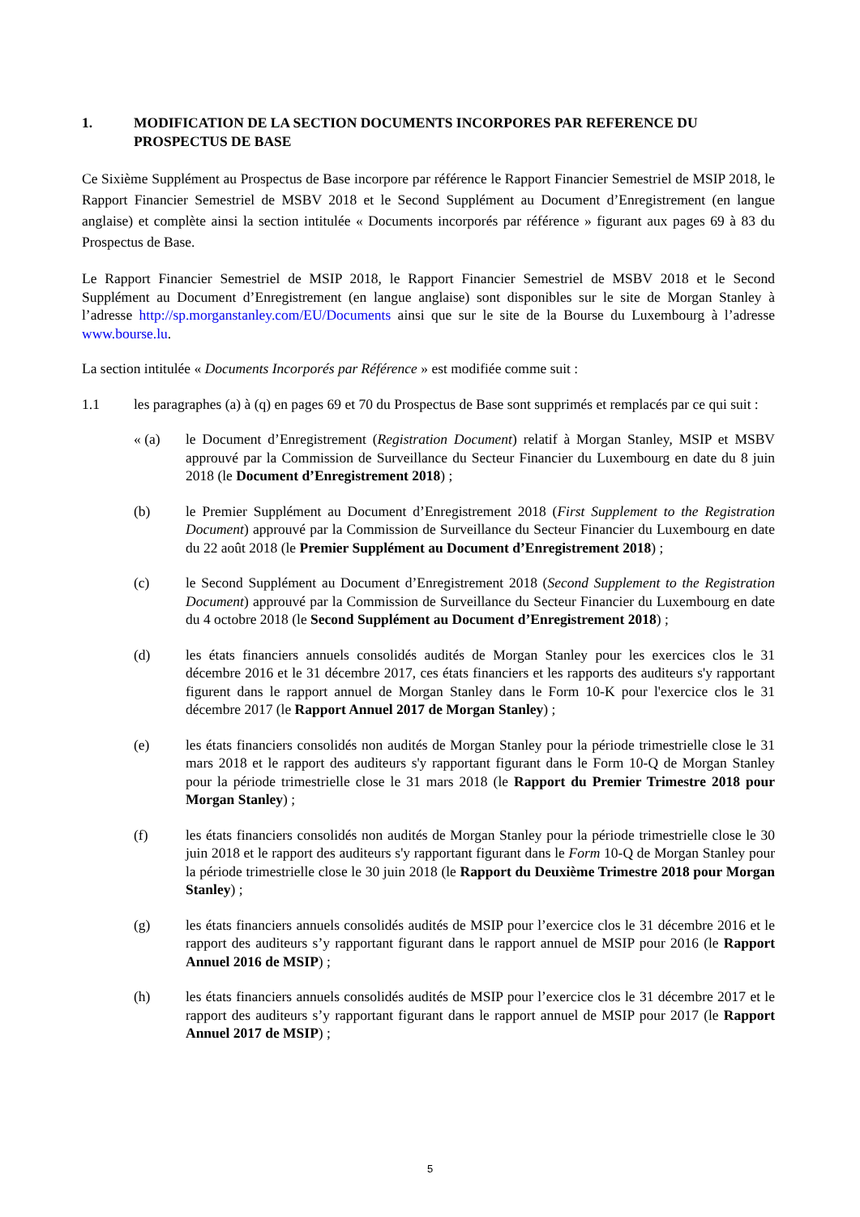1. MODIFICATION DE LA SECTION DOCUMENTS INCORPORES PAR REFERENCE DU PROSPECTUS DE BASE
Ce Sixième Supplément au Prospectus de Base incorpore par référence le Rapport Financier Semestriel de MSIP 2018, le Rapport Financier Semestriel de MSBV 2018 et le Second Supplément au Document d’Enregistrement (en langue anglaise) et complète ainsi la section intitulée « Documents incorporés par référence » figurant aux pages 69 à 83 du Prospectus de Base.
Le Rapport Financier Semestriel de MSIP 2018, le Rapport Financier Semestriel de MSBV 2018 et le Second Supplément au Document d’Enregistrement (en langue anglaise) sont disponibles sur le site de Morgan Stanley à l’adresse http://sp.morganstanley.com/EU/Documents ainsi que sur le site de la Bourse du Luxembourg à l’adresse www.bourse.lu.
La section intitulée « Documents Incorporés par Référence » est modifiée comme suit :
1.1 les paragraphes (a) à (q) en pages 69 et 70 du Prospectus de Base sont supprimés et remplacés par ce qui suit :
« (a) le Document d’Enregistrement (Registration Document) relatif à Morgan Stanley, MSIP et MSBV approuvé par la Commission de Surveillance du Secteur Financier du Luxembourg en date du 8 juin 2018 (le Document d’Enregistrement 2018) ;
(b) le Premier Supplément au Document d’Enregistrement 2018 (First Supplement to the Registration Document) approuvé par la Commission de Surveillance du Secteur Financier du Luxembourg en date du 22 août 2018 (le Premier Supplément au Document d’Enregistrement 2018) ;
(c) le Second Supplément au Document d’Enregistrement 2018 (Second Supplement to the Registration Document) approuvé par la Commission de Surveillance du Secteur Financier du Luxembourg en date du 4 octobre 2018 (le Second Supplément au Document d’Enregistrement 2018) ;
(d) les états financiers annuels consolidés audités de Morgan Stanley pour les exercices clos le 31 décembre 2016 et le 31 décembre 2017, ces états financiers et les rapports des auditeurs s'y rapportant figurent dans le rapport annuel de Morgan Stanley dans le Form 10-K pour l'exercice clos le 31 décembre 2017 (le Rapport Annuel 2017 de Morgan Stanley) ;
(e) les états financiers consolidés non audités de Morgan Stanley pour la période trimestrielle close le 31 mars 2018 et le rapport des auditeurs s'y rapportant figurant dans le Form 10-Q de Morgan Stanley pour la période trimestrielle close le 31 mars 2018 (le Rapport du Premier Trimestre 2018 pour Morgan Stanley) ;
(f) les états financiers consolidés non audités de Morgan Stanley pour la période trimestrielle close le 30 juin 2018 et le rapport des auditeurs s'y rapportant figurant dans le Form 10-Q de Morgan Stanley pour la période trimestrielle close le 30 juin 2018 (le Rapport du Deuxième Trimestre 2018 pour Morgan Stanley) ;
(g) les états financiers annuels consolidés audités de MSIP pour l’exercice clos le 31 décembre 2016 et le rapport des auditeurs s’y rapportant figurant dans le rapport annuel de MSIP pour 2016 (le Rapport Annuel 2016 de MSIP) ;
(h) les états financiers annuels consolidés audités de MSIP pour l’exercice clos le 31 décembre 2017 et le rapport des auditeurs s’y rapportant figurant dans le rapport annuel de MSIP pour 2017 (le Rapport Annuel 2017 de MSIP) ;
5